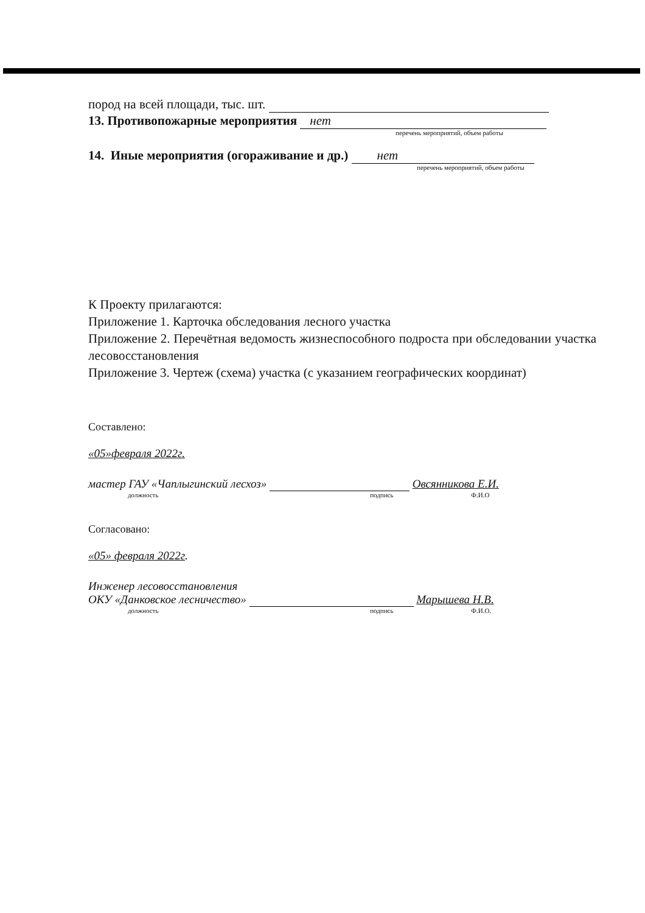пород на всей площади, тыс. шт.
13. Противопожарные мероприятия нет
перечень мероприятий, объем работы
14. Иные мероприятия (огораживание и др.) нет
перечень мероприятий, объем работы
К Проекту прилагаются:
Приложение 1. Карточка обследования лесного участка
Приложение 2. Перечётная ведомость жизнеспособного подроста при обследовании участка лесовосстановления
Приложение 3. Чертеж (схема) участка (с указанием географических координат)
Составлено:
«05»февраля 2022г.
мастер ГАУ «Чаплыгинский лесхоз» Овсянникова Е.И.
должность подпись Ф.И.О
Согласовано:
«05» февраля 2022г.
Инженер лесовосстановления
ОКУ «Данковское лесничество» Марышева Н.В.
должность подпись Ф.И.О.